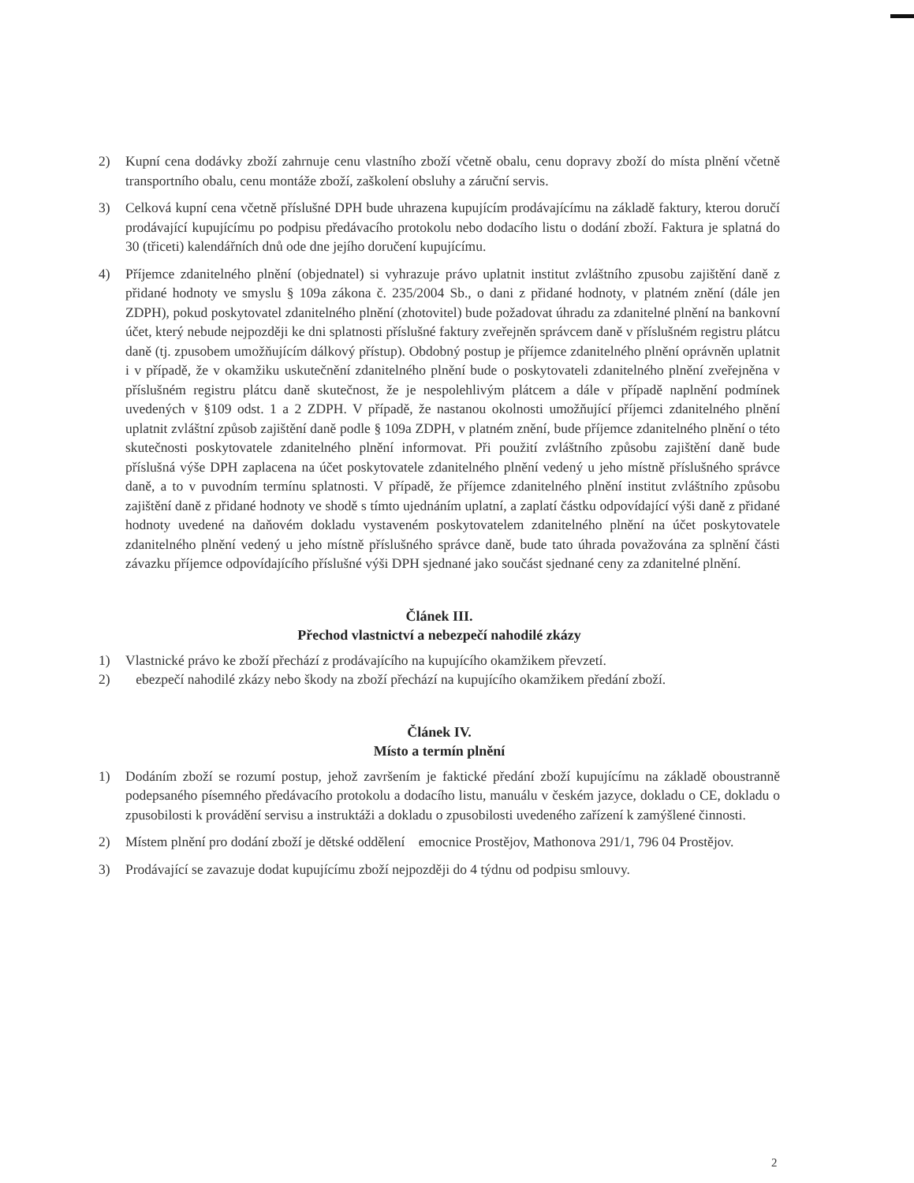2) Kupní cena dodávky zboží zahrnuje cenu vlastního zboží včetně obalu, cenu dopravy zboží do místa plnění včetně transportního obalu, cenu montáže zboží, zaškolení obsluhy a záruční servis.
3) Celková kupní cena včetně příslušné DPH bude uhrazena kupujícím prodávajícímu na základě faktury, kterou doručí prodávající kupujícímu po podpisu předávacího protokolu nebo dodacího listu o dodání zboží. Faktura je splatná do 30 (třiceti) kalendářních dnů ode dne jejího doručení kupujícímu.
4) Příjemce zdanitelného plnění (objednatel) si vyhrazuje právo uplatnit institut zvláštního zpusobu zajištění daně z přidané hodnoty ve smyslu § 109a zákona č. 235/2004 Sb., o dani z přidané hodnoty, v platném znění (dále jen ZDPH), pokud poskytovatel zdanitelného plnění (zhotovitel) bude požadovat úhradu za zdanitelné plnění na bankovní účet, který nebude nejpozději ke dni splatnosti příslušné faktury zveřejněn správcem daně v příslušném registru plátcu daně (tj. zpusobem umožňujícím dálkový přístup). Obdobný postup je příjemce zdanitelného plnění oprávněn uplatnit i v případě, že v okamžiku uskutečnění zdanitelného plnění bude o poskytovateli zdanitelného plnění zveřejněna v příslušném registru plátcu daně skutečnost, že je nespolehlivým plátcem a dále v případě naplnění podmínek uvedených v §109 odst. 1 a 2 ZDPH. V případě, že nastanou okolnosti umožňující příjemci zdanitelného plnění uplatnit zvláštní způsob zajištění daně podle § 109a ZDPH, v platném znění, bude příjemce zdanitelného plnění o této skutečnosti poskytovatele zdanitelného plnění informovat. Při použití zvláštního způsobu zajištění daně bude příslušná výše DPH zaplacena na účet poskytovatele zdanitelného plnění vedený u jeho místně příslušného správce daně, a to v puvodním termínu splatnosti. V případě, že příjemce zdanitelného plnění institut zvláštního způsobu zajištění daně z přidané hodnoty ve shodě s tímto ujednáním uplatní, a zaplatí částku odpovídající výši daně z přidané hodnoty uvedené na daňovém dokladu vystaveném poskytovatelem zdanitelného plnění na účet poskytovatele zdanitelného plnění vedený u jeho místně příslušného správce daně, bude tato úhrada považována za splnění části závazku příjemce odpovídajícího příslušné výši DPH sjednané jako součást sjednané ceny za zdanitelné plnění.
Článek III.
Přechod vlastnictví a nebezpečí nahodilé zkázy
1) Vlastnické právo ke zboží přechází z prodávajícího na kupujícího okamžikem převzetí.
2) ebezpečí nahodilé zkázy nebo škody na zboží přechází na kupujícího okamžikem předání zboží.
Článek IV.
Místo a termín plnění
1) Dodáním zboží se rozumí postup, jehož završením je faktické předání zboží kupujícímu na základě oboustranně podepsaného písemného předávacího protokolu a dodacího listu, manuálu v českém jazyce, dokladu o CE, dokladu o zpusobilosti k provádění servisu a instruktáži a dokladu o zpusobilosti uvedeného zařízení k zamýšlené činnosti.
2) Místem plnění pro dodání zboží je dětské oddělení emocnice Prostějov, Mathonova 291/1, 796 04 Prostějov.
3) Prodávající se zavazuje dodat kupujícímu zboží nejpozději do 4 týdnu od podpisu smlouvy.
2